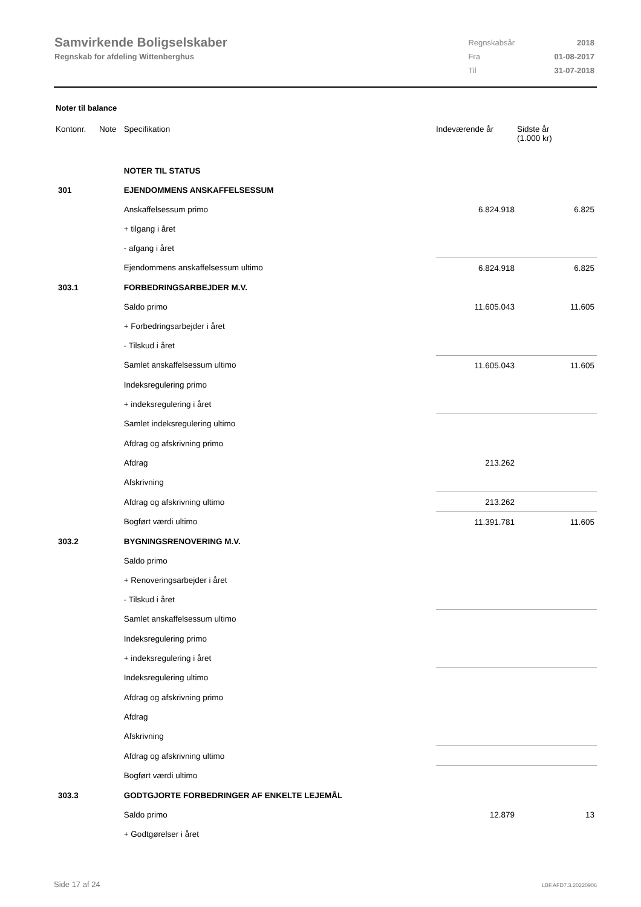Samvirkende Boligselskaber
Regnskab for afdeling Wittenberghus
| Regnskabsår | 2018 |
| Fra | 01-08-2017 |
| Til | 31-07-2018 |
Noter til balance
| Kontonr. | Note | Specifikation | | Indeværende år | Sidste år (1.000 kr) |
| --- | --- | --- | --- | --- | --- |
| | | NOTER TIL STATUS | | | |
| 301 | | EJENDOMMENS ANSKAFFELSESSUM | | | |
| | | Anskaffelsessum primo | | 6.824.918 | 6.825 |
| | | + tilgang i året | | | |
| | | - afgang i året | | | |
| | | Ejendommens anskaffelsessum ultimo | | 6.824.918 | 6.825 |
| 303.1 | | FORBEDRINGSARBEJDER M.V. | | | |
| | | Saldo primo | | 11.605.043 | 11.605 |
| | | + Forbedringsarbejder i året | | | |
| | | - Tilskud i året | | | |
| | | Samlet anskaffelsessum ultimo | | 11.605.043 | 11.605 |
| | | Indeksregulering primo | | | |
| | | + indeksregulering i året | | | |
| | | Samlet indeksregulering ultimo | | | |
| | | Afdrag og afskrivning primo | | | |
| | | Afdrag | | 213.262 | |
| | | Afskrivning | | | |
| | | Afdrag og afskrivning ultimo | | 213.262 | |
| | | Bogført værdi ultimo | | 11.391.781 | 11.605 |
| 303.2 | | BYGNINGSRENOVERING M.V. | | | |
| | | Saldo primo | | | |
| | | + Renoveringsarbejder i året | | | |
| | | - Tilskud i året | | | |
| | | Samlet anskaffelsessum ultimo | | | |
| | | Indeksregulering primo | | | |
| | | + indeksregulering i året | | | |
| | | Indeksregulering ultimo | | | |
| | | Afdrag og afskrivning primo | | | |
| | | Afdrag | | | |
| | | Afskrivning | | | |
| | | Afdrag og afskrivning ultimo | | | |
| | | Bogført værdi ultimo | | | |
| 303.3 | | GODTGJORTE FORBEDRINGER AF ENKELTE LEJEMÅL | | | |
| | | Saldo primo | | 12.879 | 13 |
| | | + Godtgørelser i året | | | |
Side 17 af 24 LBF.AFD7.3.20220906